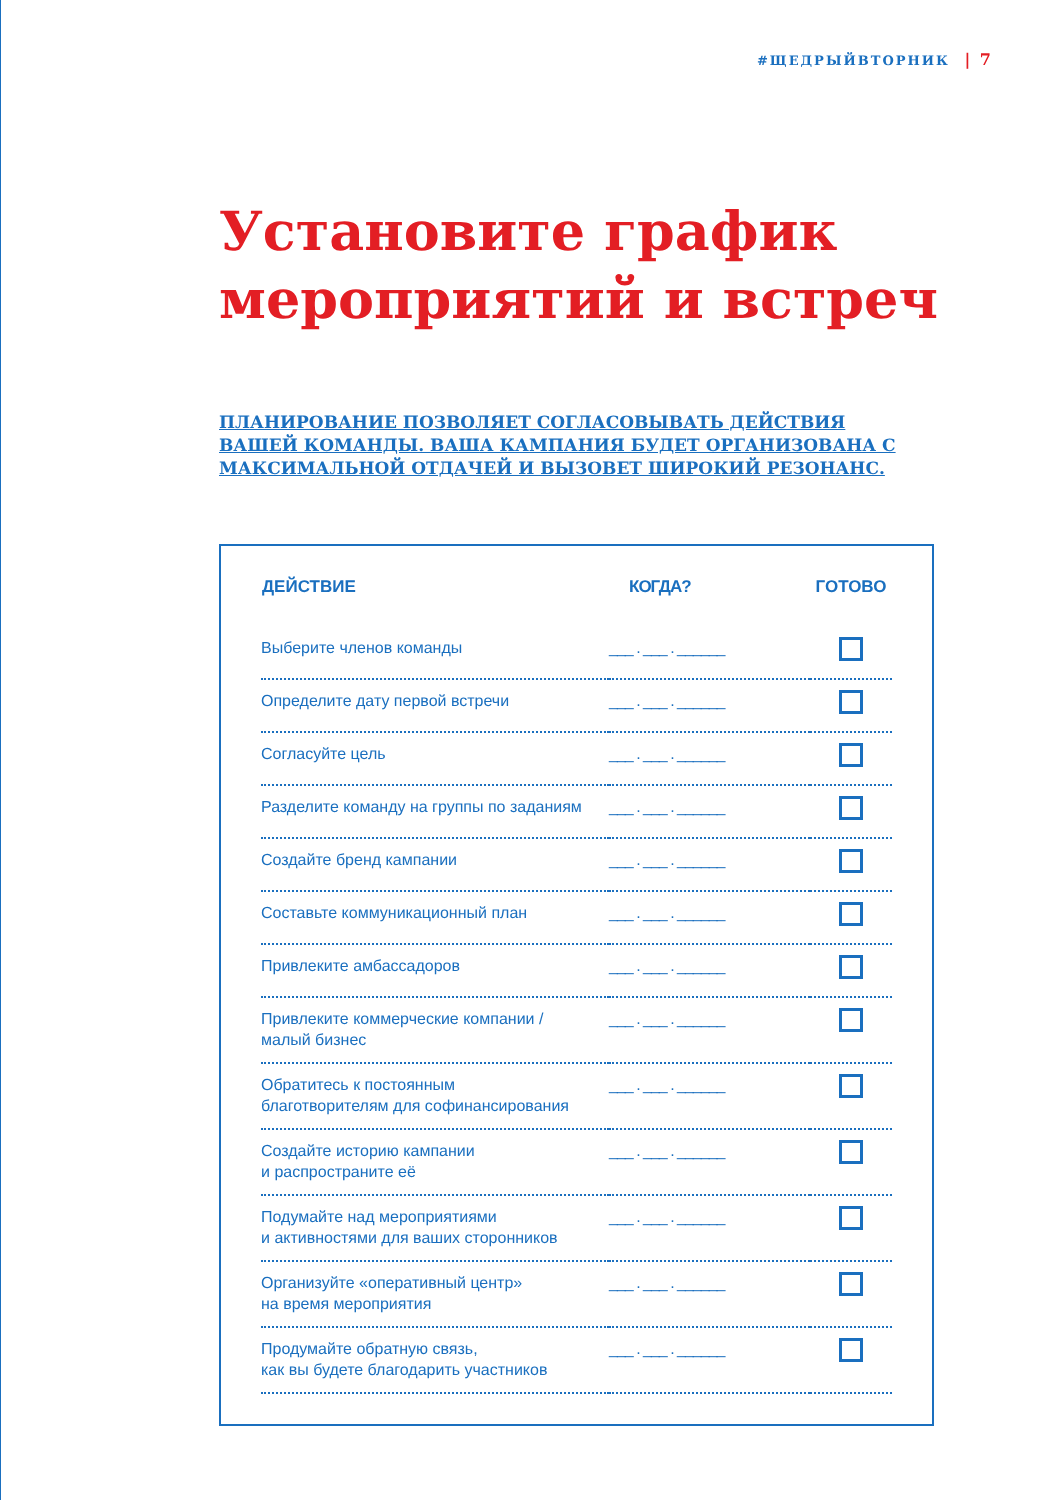#ЩЕДРЫЙВТОРНИК | 7
Установите график мероприятий и встреч
ПЛАНИРОВАНИЕ ПОЗВОЛЯЕТ СОГЛАСОВЫВАТЬ ДЕЙСТВИЯ ВАШЕЙ КОМАНДЫ. ВАША КАМПАНИЯ БУДЕТ ОРГАНИЗОВАНА С МАКСИМАЛЬНОЙ ОТДАЧЕЙ И ВЫЗОВЕТ ШИРОКИЙ РЕЗОНАНС.
| ДЕЙСТВИЕ | КОГДА? | ГОТОВО |
| --- | --- | --- |
| Выберите членов команды | ___ . ___ . ______ | |
| Определите дату первой встречи | ___ . ___ . ______ | |
| Согласуйте цель | ___ . ___ . ______ | |
| Разделите команду на группы по заданиям | ___ . ___ . ______ | |
| Создайте бренд кампании | ___ . ___ . ______ | |
| Составьте коммуникационный план | ___ . ___ . ______ | |
| Привлеките амбассадоров | ___ . ___ . ______ | |
| Привлеките коммерческие компании / малый бизнес | ___ . ___ . ______ | |
| Обратитесь к постоянным благотворителям для софинансирования | ___ . ___ . ______ | |
| Создайте историю кампании и распространите её | ___ . ___ . ______ | |
| Подумайте над мероприятиями и активностями для ваших сторонников | ___ . ___ . ______ | |
| Организуйте «оперативный центр» на время мероприятия | ___ . ___ . ______ | |
| Продумайте обратную связь, как вы будете благодарить участников | ___ . ___ . ______ | |